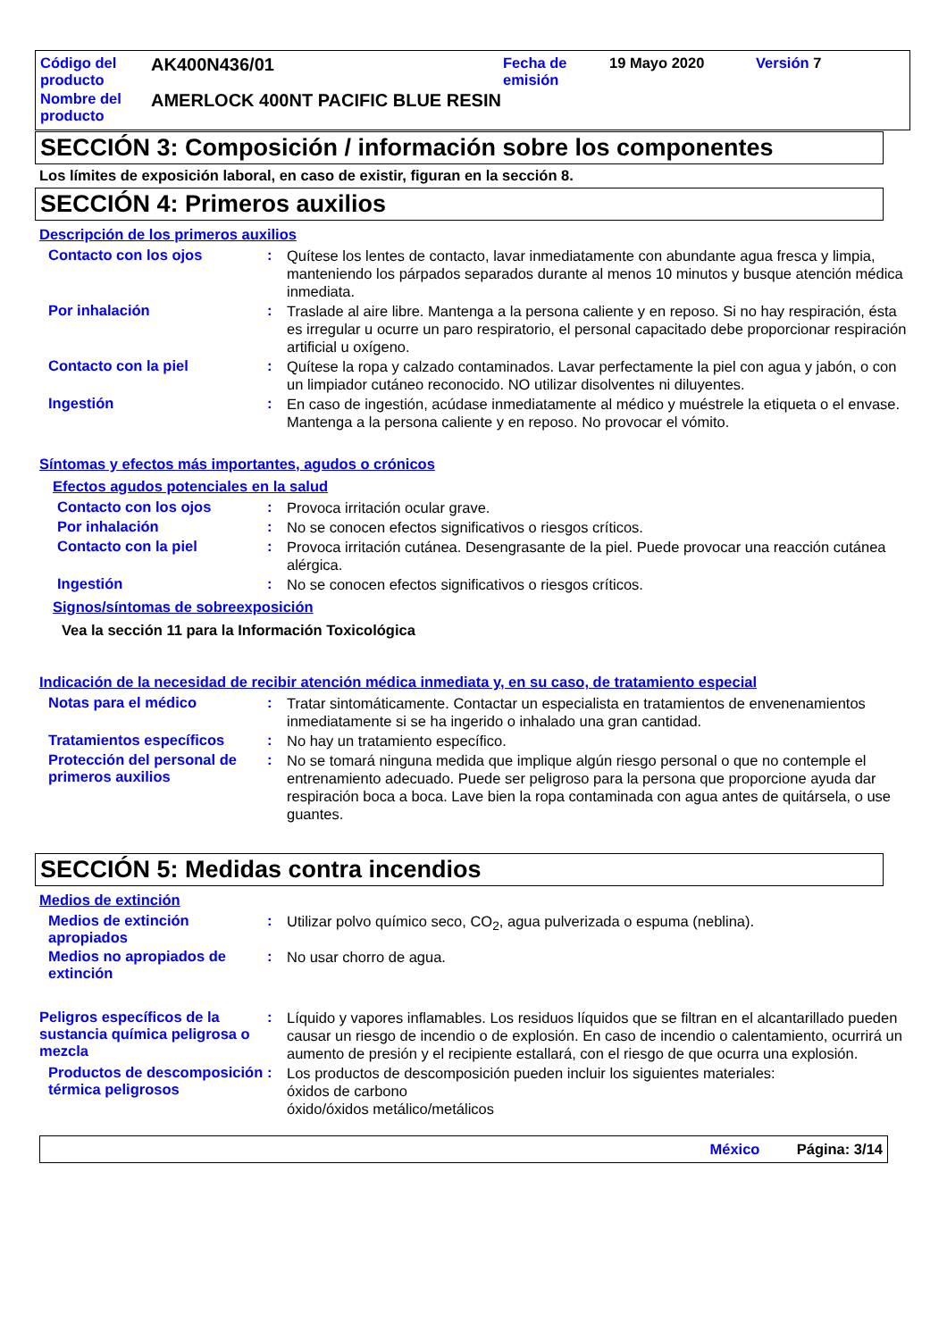| Código del producto | AK400N436/01 | Fecha de emisión | 19 Mayo 2020 | Versión 7 |
| Nombre del producto | AMERLOCK 400NT PACIFIC BLUE RESIN | | | |
SECCIÓN 3: Composición / información sobre los componentes
Los límites de exposición laboral, en caso de existir, figuran en la sección 8.
SECCIÓN 4: Primeros auxilios
Descripción de los primeros auxilios
Contacto con los ojos :
Quítese los lentes de contacto, lavar inmediatamente con abundante agua fresca y limpia, manteniendo los párpados separados durante al menos 10 minutos y busque atención médica inmediata.
Por inhalación :
Traslade al aire libre. Mantenga a la persona caliente y en reposo. Si no hay respiración, ésta es irregular u ocurre un paro respiratorio, el personal capacitado debe proporcionar respiración artificial u oxígeno.
Contacto con la piel :
Quítese la ropa y calzado contaminados. Lavar perfectamente la piel con agua y jabón, o con un limpiador cutáneo reconocido. NO utilizar disolventes ni diluyentes.
Ingestión :
En caso de ingestión, acúdase inmediatamente al médico y muéstrele la etiqueta o el envase. Mantenga a la persona caliente y en reposo. No provocar el vómito.
Síntomas y efectos más importantes, agudos o crónicos
Efectos agudos potenciales en la salud
Contacto con los ojos :
Provoca irritación ocular grave.
Por inhalación :
No se conocen efectos significativos o riesgos críticos.
Contacto con la piel :
Provoca irritación cutánea. Desengrasante de la piel. Puede provocar una reacción cutánea alérgica.
Ingestión :
No se conocen efectos significativos o riesgos críticos.
Signos/síntomas de sobreexposición
Vea la sección 11 para la Información Toxicológica
Indicación de la necesidad de recibir atención médica inmediata y, en su caso, de tratamiento especial
Notas para el médico :
Tratar sintomáticamente. Contactar un especialista en tratamientos de envenenamientos inmediatamente si se ha ingerido o inhalado una gran cantidad.
Tratamientos específicos :
No hay un tratamiento específico.
Protección del personal de primeros auxilios
:
No se tomará ninguna medida que implique algún riesgo personal o que no contemple el entrenamiento adecuado. Puede ser peligroso para la persona que proporcione ayuda dar respiración boca a boca. Lave bien la ropa contaminada con agua antes de quitársela, o use guantes.
SECCIÓN 5: Medidas contra incendios
Medios de extinción
Medios de extinción apropiados
:
Utilizar polvo químico seco, CO<sub>2</sub>, agua pulverizada o espuma (neblina).
Medios no apropiados de extinción
:
No usar chorro de agua.
Peligros específicos de la sustancia química peligrosa o mezcla
:
Líquido y vapores inflamables. Los residuos líquidos que se filtran en el alcantarillado pueden causar un riesgo de incendio o de explosión. En caso de incendio o calentamiento, ocurrirá un aumento de presión y el recipiente estallará, con el riesgo de que ocurra una explosión.
Productos de descomposición térmica peligrosos
:
Los productos de descomposición pueden incluir los siguientes materiales:
óxidos de carbono
óxido/óxidos metálico/metálicos
México Página: 3/14